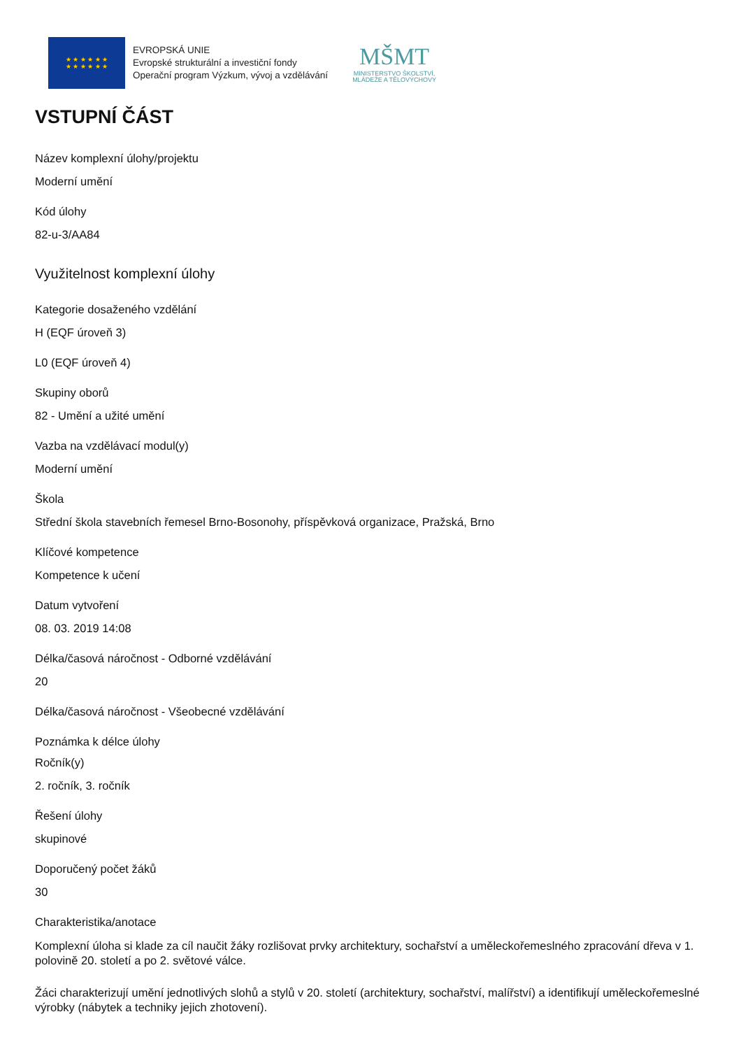★ ★ ★ ★ ★ ★
★ ★ ★ ★ ★ ★
EVROPSKÁ UNIE
Evropské strukturální a investiční fondy
Operační program Výzkum, vývoj a vzdělávání
MŠMT
MINISTERSTVO ŠKOLSTVÍ,
MLÁDEŽE A TĚLOVÝCHOVY
VSTUPNÍ ČÁST
Název komplexní úlohy/projektu
Moderní umění
Kód úlohy
82-u-3/AA84
Využitelnost komplexní úlohy
Kategorie dosaženého vzdělání
H (EQF úroveň 3)
L0 (EQF úroveň 4)
Skupiny oborů
82 - Umění a užité umění
Vazba na vzdělávací modul(y)
Moderní umění
Škola
Střední škola stavebních řemesel Brno-Bosonohy, příspěvková organizace, Pražská, Brno
Klíčové kompetence
Kompetence k učení
Datum vytvoření
08. 03. 2019 14:08
Délka/časová náročnost - Odborné vzdělávání
20
Délka/časová náročnost - Všeobecné vzdělávání
Poznámka k délce úlohy
Ročník(y)
2. ročník, 3. ročník
Řešení úlohy
skupinové
Doporučený počet žáků
30
Charakteristika/anotace
Komplexní úloha si klade za cíl naučit žáky rozlišovat prvky architektury, sochařství a uměleckořemeslného zpracování dřeva v 1. polovině 20. století a po 2. světové válce.
Žáci charakterizují umění jednotlivých slohů a stylů v 20. století (architektury, sochařství, malířství) a identifikují uměleckořemeslné výrobky (nábytek a techniky jejich zhotovení).